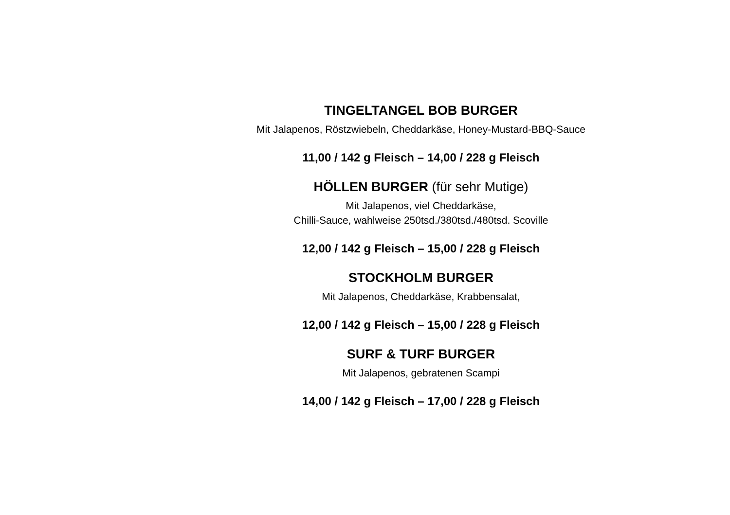TINGELTANGEL BOB BURGER
Mit Jalapenos, Röstzwiebeln, Cheddarkäse, Honey-Mustard-BBQ-Sauce
11,00 / 142 g Fleisch – 14,00 / 228 g Fleisch
HÖLLEN BURGER (für sehr Mutige)
Mit Jalapenos, viel Cheddarkäse,
Chilli-Sauce, wahlweise 250tsd./380tsd./480tsd. Scoville
12,00 / 142 g Fleisch – 15,00 / 228 g Fleisch
STOCKHOLM BURGER
Mit Jalapenos, Cheddarkäse, Krabbensalat,
12,00 / 142 g Fleisch – 15,00 / 228 g Fleisch
SURF & TURF BURGER
Mit Jalapenos, gebratenen Scampi
14,00 / 142 g Fleisch – 17,00 / 228 g Fleisch